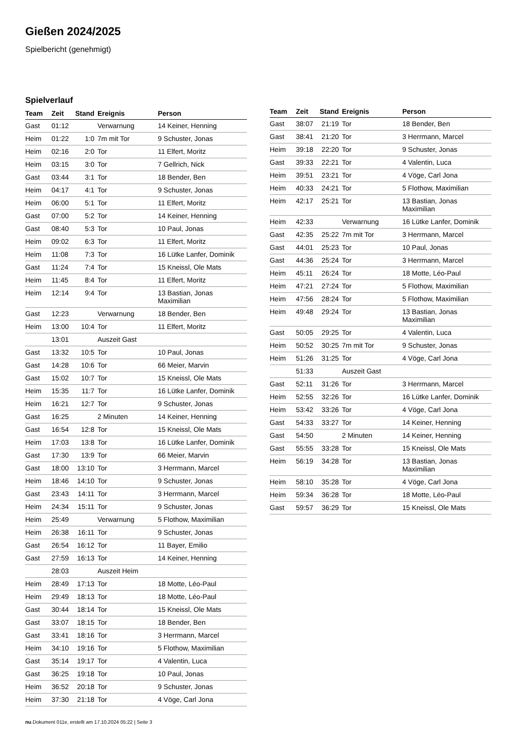Gießen 2024/2025
Spielbericht (genehmigt)
Spielverlauf
| Team | Zeit | Stand | Ereignis | Person |
| --- | --- | --- | --- | --- |
| Gast | 01:12 | | Verwarnung | 14 Keiner, Henning |
| Heim | 01:22 | 1:0 | 7m mit Tor | 9 Schuster, Jonas |
| Heim | 02:16 | 2:0 | Tor | 11 Elfert, Moritz |
| Heim | 03:15 | 3:0 | Tor | 7 Gellrich, Nick |
| Gast | 03:44 | 3:1 | Tor | 18 Bender, Ben |
| Heim | 04:17 | 4:1 | Tor | 9 Schuster, Jonas |
| Heim | 06:00 | 5:1 | Tor | 11 Elfert, Moritz |
| Gast | 07:00 | 5:2 | Tor | 14 Keiner, Henning |
| Gast | 08:40 | 5:3 | Tor | 10 Paul, Jonas |
| Heim | 09:02 | 6:3 | Tor | 11 Elfert, Moritz |
| Heim | 11:08 | 7:3 | Tor | 16 Lütke Lanfer, Dominik |
| Gast | 11:24 | 7:4 | Tor | 15 Kneissl, Ole Mats |
| Heim | 11:45 | 8:4 | Tor | 11 Elfert, Moritz |
| Heim | 12:14 | 9:4 | Tor | 13 Bastian, Jonas Maximilian |
| Gast | 12:23 | | Verwarnung | 18 Bender, Ben |
| Heim | 13:00 | 10:4 | Tor | 11 Elfert, Moritz |
| | 13:01 | | Auszeit Gast | |
| Gast | 13:32 | 10:5 | Tor | 10 Paul, Jonas |
| Gast | 14:28 | 10:6 | Tor | 66 Meier, Marvin |
| Gast | 15:02 | 10:7 | Tor | 15 Kneissl, Ole Mats |
| Heim | 15:35 | 11:7 | Tor | 16 Lütke Lanfer, Dominik |
| Heim | 16:21 | 12:7 | Tor | 9 Schuster, Jonas |
| Gast | 16:25 | | 2 Minuten | 14 Keiner, Henning |
| Gast | 16:54 | 12:8 | Tor | 15 Kneissl, Ole Mats |
| Heim | 17:03 | 13:8 | Tor | 16 Lütke Lanfer, Dominik |
| Gast | 17:30 | 13:9 | Tor | 66 Meier, Marvin |
| Gast | 18:00 | 13:10 | Tor | 3 Herrmann, Marcel |
| Heim | 18:46 | 14:10 | Tor | 9 Schuster, Jonas |
| Gast | 23:43 | 14:11 | Tor | 3 Herrmann, Marcel |
| Heim | 24:34 | 15:11 | Tor | 9 Schuster, Jonas |
| Heim | 25:49 | | Verwarnung | 5 Flothow, Maximilian |
| Heim | 26:38 | 16:11 | Tor | 9 Schuster, Jonas |
| Gast | 26:54 | 16:12 | Tor | 11 Bayer, Emilio |
| Gast | 27:59 | 16:13 | Tor | 14 Keiner, Henning |
| | 28:03 | | Auszeit Heim | |
| Heim | 28:49 | 17:13 | Tor | 18 Motte, Léo-Paul |
| Heim | 29:49 | 18:13 | Tor | 18 Motte, Léo-Paul |
| Gast | 30:44 | 18:14 | Tor | 15 Kneissl, Ole Mats |
| Gast | 33:07 | 18:15 | Tor | 18 Bender, Ben |
| Gast | 33:41 | 18:16 | Tor | 3 Herrmann, Marcel |
| Heim | 34:10 | 19:16 | Tor | 5 Flothow, Maximilian |
| Gast | 35:14 | 19:17 | Tor | 4 Valentin, Luca |
| Gast | 36:25 | 19:18 | Tor | 10 Paul, Jonas |
| Heim | 36:52 | 20:18 | Tor | 9 Schuster, Jonas |
| Heim | 37:30 | 21:18 | Tor | 4 Vöge, Carl Jona |
| Team | Zeit | Stand | Ereignis | Person |
| --- | --- | --- | --- | --- |
| Gast | 38:07 | 21:19 | Tor | 18 Bender, Ben |
| Gast | 38:41 | 21:20 | Tor | 3 Herrmann, Marcel |
| Heim | 39:18 | 22:20 | Tor | 9 Schuster, Jonas |
| Gast | 39:33 | 22:21 | Tor | 4 Valentin, Luca |
| Heim | 39:51 | 23:21 | Tor | 4 Vöge, Carl Jona |
| Heim | 40:33 | 24:21 | Tor | 5 Flothow, Maximilian |
| Heim | 42:17 | 25:21 | Tor | 13 Bastian, Jonas Maximilian |
| Heim | 42:33 | | Verwarnung | 16 Lütke Lanfer, Dominik |
| Gast | 42:35 | 25:22 | 7m mit Tor | 3 Herrmann, Marcel |
| Gast | 44:01 | 25:23 | Tor | 10 Paul, Jonas |
| Gast | 44:36 | 25:24 | Tor | 3 Herrmann, Marcel |
| Heim | 45:11 | 26:24 | Tor | 18 Motte, Léo-Paul |
| Heim | 47:21 | 27:24 | Tor | 5 Flothow, Maximilian |
| Heim | 47:56 | 28:24 | Tor | 5 Flothow, Maximilian |
| Heim | 49:48 | 29:24 | Tor | 13 Bastian, Jonas Maximilian |
| Gast | 50:05 | 29:25 | Tor | 4 Valentin, Luca |
| Heim | 50:52 | 30:25 | 7m mit Tor | 9 Schuster, Jonas |
| Heim | 51:26 | 31:25 | Tor | 4 Vöge, Carl Jona |
| | 51:33 | | Auszeit Gast | |
| Gast | 52:11 | 31:26 | Tor | 3 Herrmann, Marcel |
| Heim | 52:55 | 32:26 | Tor | 16 Lütke Lanfer, Dominik |
| Heim | 53:42 | 33:26 | Tor | 4 Vöge, Carl Jona |
| Gast | 54:33 | 33:27 | Tor | 14 Keiner, Henning |
| Gast | 54:50 | | 2 Minuten | 14 Keiner, Henning |
| Gast | 55:55 | 33:28 | Tor | 15 Kneissl, Ole Mats |
| Heim | 56:19 | 34:28 | Tor | 13 Bastian, Jonas Maximilian |
| Heim | 58:10 | 35:28 | Tor | 4 Vöge, Carl Jona |
| Heim | 59:34 | 36:28 | Tor | 18 Motte, Léo-Paul |
| Gast | 59:57 | 36:29 | Tor | 15 Kneissl, Ole Mats |
nu.Dokument 011e, erstellt am 17.10.2024 05:22 | Seite 3